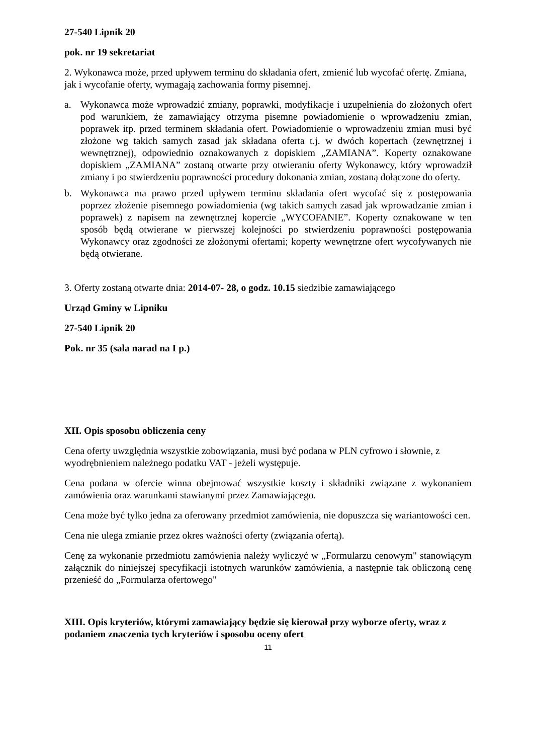27-540 Lipnik 20
pok. nr 19 sekretariat
2. Wykonawca może, przed upływem terminu do składania ofert, zmienić lub wycofać ofertę. Zmiana, jak i wycofanie oferty, wymagają zachowania formy pisemnej.
a. Wykonawca może wprowadzić zmiany, poprawki, modyfikacje i uzupełnienia do złożonych ofert pod warunkiem, że zamawiający otrzyma pisemne powiadomienie o wprowadzeniu zmian, poprawek itp. przed terminem składania ofert. Powiadomienie o wprowadzeniu zmian musi być złożone wg takich samych zasad jak składana oferta t.j. w dwóch kopertach (zewnętrznej i wewnętrznej), odpowiednio oznakowanych z dopiskiem „ZAMIANA”. Koperty oznakowane dopiskiem „ZAMIANA” zostaną otwarte przy otwieraniu oferty Wykonawcy, który wprowadził zmiany i po stwierdzeniu poprawności procedury dokonania zmian, zostaną dołączone do oferty.
b. Wykonawca ma prawo przed upływem terminu składania ofert wycofać się z postępowania poprzez złożenie pisemnego powiadomienia (wg takich samych zasad jak wprowadzanie zmian i poprawek) z napisem na zewnętrznej kopercie „WYCOFANIE”. Koperty oznakowane w ten sposób będą otwierane w pierwszej kolejności po stwierdzeniu poprawności postępowania Wykonawcy oraz zgodności ze złożonymi ofertami; koperty wewnętrzne ofert wycofywanych nie będą otwierane.
3. Oferty zostaną otwarte dnia: 2014-07- 28, o godz. 10.15 siedzibie zamawiającego
Urząd Gminy w Lipniku
27-540 Lipnik 20
Pok. nr 35 (sala narad na I p.)
XII. Opis sposobu obliczenia ceny
Cena oferty uwzględnia wszystkie zobowiązania, musi być podana w PLN cyfrowo i słownie, z wyodrębnieniem należnego podatku VAT - jeżeli występuje.
Cena podana w ofercie winna obejmować wszystkie koszty i składniki związane z wykonaniem zamówienia oraz warunkami stawianymi przez Zamawiającego.
Cena może być tylko jedna za oferowany przedmiot zamówienia, nie dopuszcza się wariantowości cen.
Cena nie ulega zmianie przez okres ważności oferty (związania ofertą).
Cenę za wykonanie przedmiotu zamówienia należy wyliczyć w „Formularzu cenowym" stanowiącym załącznik do niniejszej specyfikacji istotnych warunków zamówienia, a następnie tak obliczoną cenę przenieść do „Formularza ofertowego"
XIII. Opis kryteriów, którymi zamawiający będzie się kierował przy wyborze oferty, wraz z podaniem znaczenia tych kryteriów i sposobu oceny ofert
11